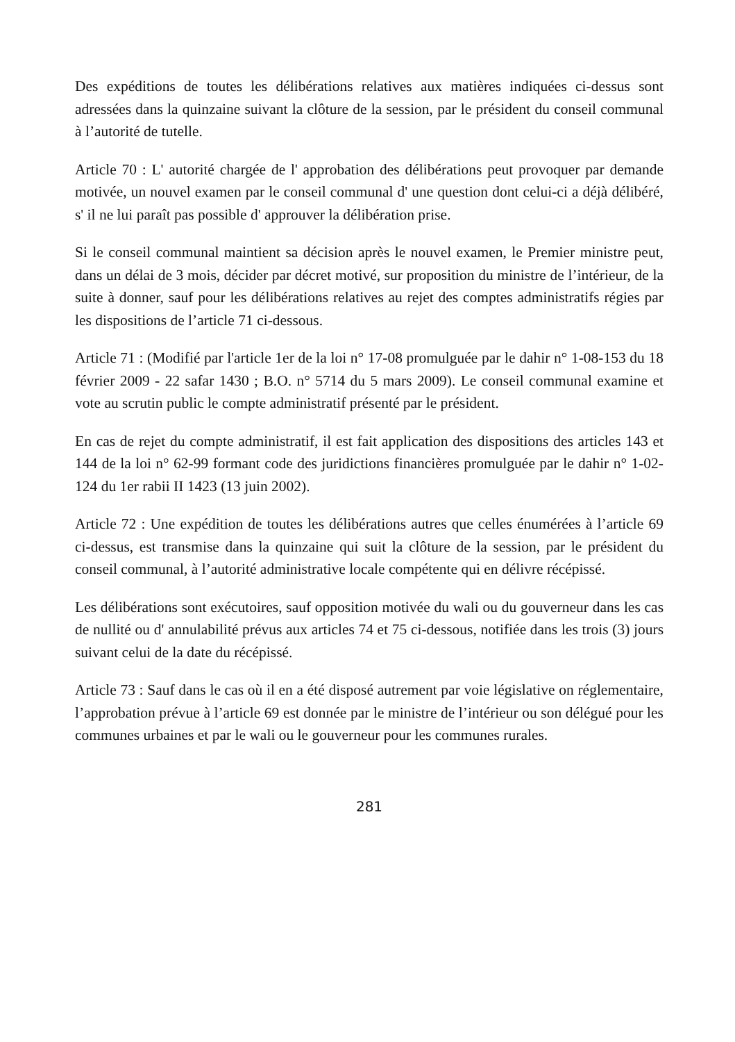Des expéditions de toutes les délibérations relatives aux matières indiquées ci-dessus sont adressées dans la quinzaine suivant la clôture de la session, par le président du conseil communal à l’autorité de tutelle.
Article 70 : L' autorité chargée de l' approbation des délibérations peut provoquer par demande motivée, un nouvel examen par le conseil communal d' une question dont celui-ci a déjà délibéré, s' il ne lui paraît pas possible d' approuver la délibération prise.
Si le conseil communal maintient sa décision après le nouvel examen, le Premier ministre peut, dans un délai de 3 mois, décider par décret motivé, sur proposition du ministre de l’intérieur, de la suite à donner, sauf pour les délibérations relatives au rejet des comptes administratifs régies par les dispositions de l’article 71 ci-dessous.
Article 71 : (Modifié par l'article 1er de la loi n° 17-08 promulguée par le dahir n° 1-08-153 du 18 février 2009 - 22 safar 1430 ; B.O. n° 5714 du 5 mars 2009). Le conseil communal examine et vote au scrutin public le compte administratif présenté par le président.
En cas de rejet du compte administratif, il est fait application des dispositions des articles 143 et 144 de la loi n° 62-99 formant code des juridictions financières promulguée par le dahir n° 1-02-124 du 1er rabii II 1423 (13 juin 2002).
Article 72 : Une expédition de toutes les délibérations autres que celles énumérées à l’article 69 ci-dessus, est transmise dans la quinzaine qui suit la clôture de la session, par le président du conseil communal, à l’autorité administrative locale compétente qui en délivre récépissé.
Les délibérations sont exécutoires, sauf opposition motivée du wali ou du gouverneur dans les cas de nullité ou d' annulabilité prévus aux articles 74 et 75 ci-dessous, notifiée dans les trois (3) jours suivant celui de la date du récépissé.
Article 73 : Sauf dans le cas où il en a été disposé autrement par voie législative on réglementaire, l’approbation prévue à l’article 69 est donnée par le ministre de l’intérieur ou son délégué pour les communes urbaines et par le wali ou le gouverneur pour les communes rurales.
281